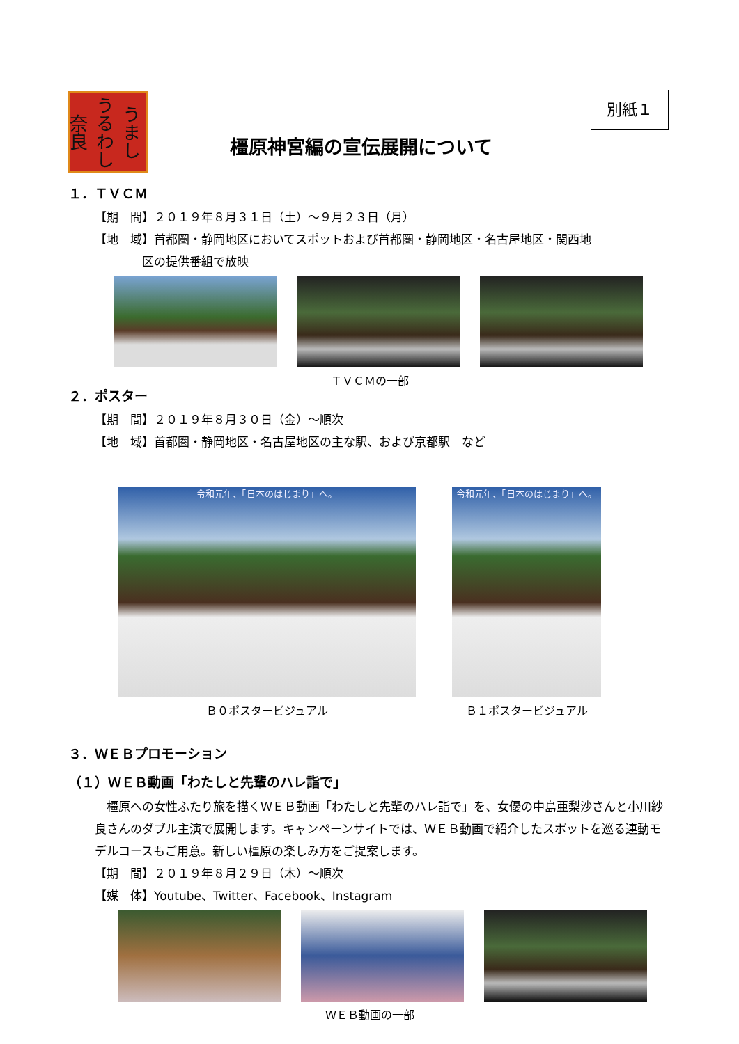うまし うるわし 奈良
別紙１
橿原神宮編の宣伝展開について
１．ＴＶＣＭ
【期　間】２０１９年８月３１日（土）～９月２３日（月）
【地　域】首都圏・静岡地区においてスポットおよび首都圏・静岡地区・名古屋地区・関西地
　　　　区の提供番組で放映
ＴＶＣＭの一部
２．ポスター
【期　間】２０１９年８月３０日（金）～順次
【地　域】首都圏・静岡地区・名古屋地区の主な駅、および京都駅　など
令和元年、「日本のはじまり」へ。
Ｂ０ポスタービジュアル
令和元年、「日本のはじまり」へ。
Ｂ１ポスタービジュアル
３．ＷＥＢプロモーション
（１）ＷＥＢ動画「わたしと先輩のハレ詣で」
　橿原への女性ふたり旅を描くＷＥＢ動画「わたしと先輩のハレ詣で」を、女優の中島亜梨沙さんと小川紗良さんのダブル主演で展開します。キャンペーンサイトでは、ＷＥＢ動画で紹介したスポットを巡る連動モデルコースもご用意。新しい橿原の楽しみ方をご提案します。
【期　間】２０１９年８月２９日（木）～順次
【媒　体】Youtube、Twitter、Facebook、Instagram
ＷＥＢ動画の一部